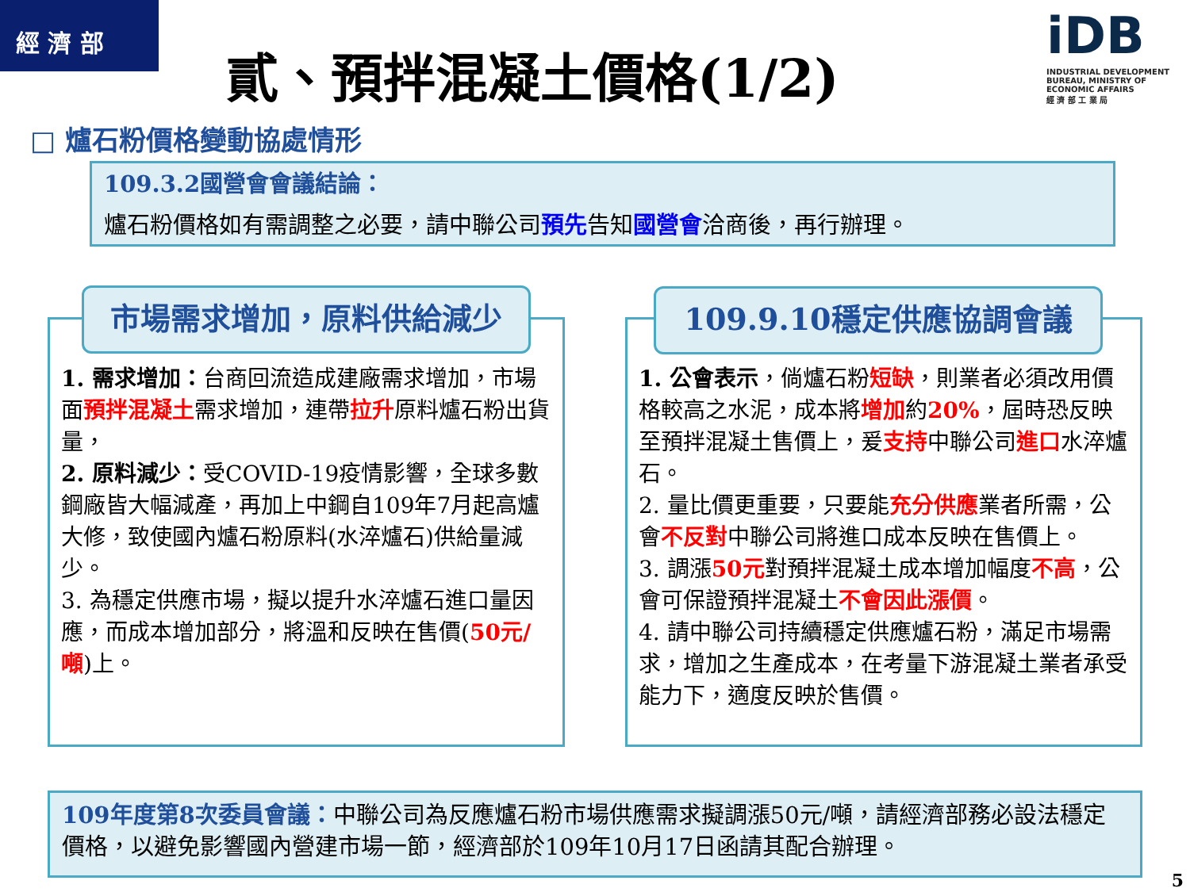經 濟 部
貳、預拌混凝土價格(1/2)
iDB
INDUSTRIAL DEVELOPMENT BUREAU, MINISTRY OF ECONOMIC AFFAIRS
經 濟 部 工 業 局
□ 爐石粉價格變動協處情形
109.3.2國營會會議結論：
爐石粉價格如有需調整之必要，請中聯公司預先告知國營會洽商後，再行辦理。
1. 需求增加：台商回流造成建廠需求增加，市場面預拌混凝土需求增加，連帶拉升原料爐石粉出貨量，
2. 原料減少：受COVID-19疫情影響，全球多數鋼廠皆大幅減產，再加上中鋼自109年7月起高爐大修，致使國內爐石粉原料(水淬爐石)供給量減少。
3. 為穩定供應市場，擬以提升水淬爐石進口量因應，而成本增加部分，將溫和反映在售價(50元/噸)上。
市場需求增加，原料供給減少
1. 公會表示，倘爐石粉短缺，則業者必須改用價格較高之水泥，成本將增加約20%，屆時恐反映至預拌混凝土售價上，爰支持中聯公司進口水淬爐石。
2. 量比價更重要，只要能充分供應業者所需，公會不反對中聯公司將進口成本反映在售價上。
3. 調漲50元對預拌混凝土成本增加幅度不高，公會可保證預拌混凝土不會因此漲價。
4. 請中聯公司持續穩定供應爐石粉，滿足市場需求，增加之生產成本，在考量下游混凝土業者承受能力下，適度反映於售價。
109.9.10穩定供應協調會議
109年度第8次委員會議：中聯公司為反應爐石粉市場供應需求擬調漲50元/噸，請經濟部務必設法穩定價格，以避免影響國內營建市場一節，經濟部於109年10月17日函請其配合辦理。
5